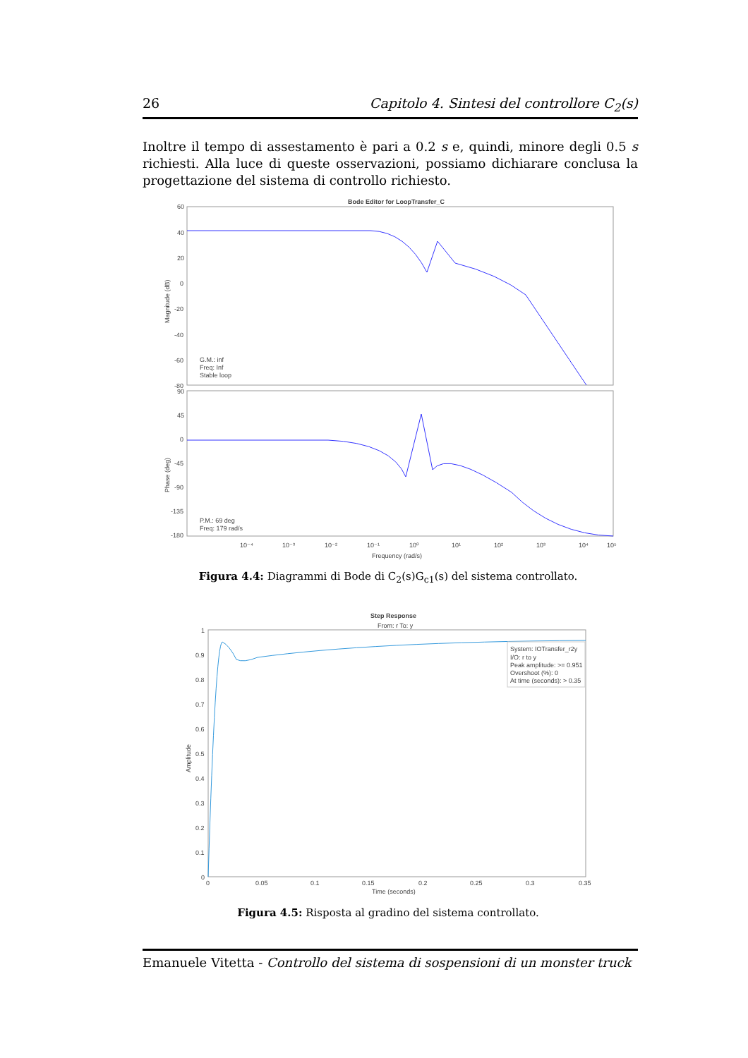26 Capitolo 4. Sintesi del controllore C<sub>2</sub>(s)
Inoltre il tempo di assestamento è pari a 0.2 s e, quindi, minore degli 0.5 s richiesti. Alla luce di queste osservazioni, possiamo dichiarare conclusa la progettazione del sistema di controllo richiesto.
Bode Editor for LoopTransfer_C
60
40
20
0
-20
-40
-60
-80
90
45
0
-45
-90
-135
-180
G.M.: inf
Freq: Inf
Stable loop
P.M.: 69 deg
Freq: 179 rad/s
10⁻⁴
10⁻³
10⁻²
10⁻¹
10⁰
10¹
10²
10³
10⁴
10⁵
Frequency (rad/s)
Magnitude (dB)
Phase (deg)
Figura 4.4: Diagrammi di Bode di C<sub>2</sub>(s)G<sub>c1</sub>(s) del sistema controllato.
Step Response
From: r To: y
System: IOTransfer_r2y
I/O: r to y
Peak amplitude: >= 0.951
Overshoot (%): 0
At time (seconds): > 0.35
1
0.9
0.8
0.7
0.6
0.5
0.4
0.3
0.2
0.1
0
0
0.05
0.1
0.15
0.2
0.25
0.3
0.35
Time (seconds)
Amplitude
Figura 4.5: Risposta al gradino del sistema controllato.
Emanuele Vitetta - Controllo del sistema di sospensioni di un monster truck